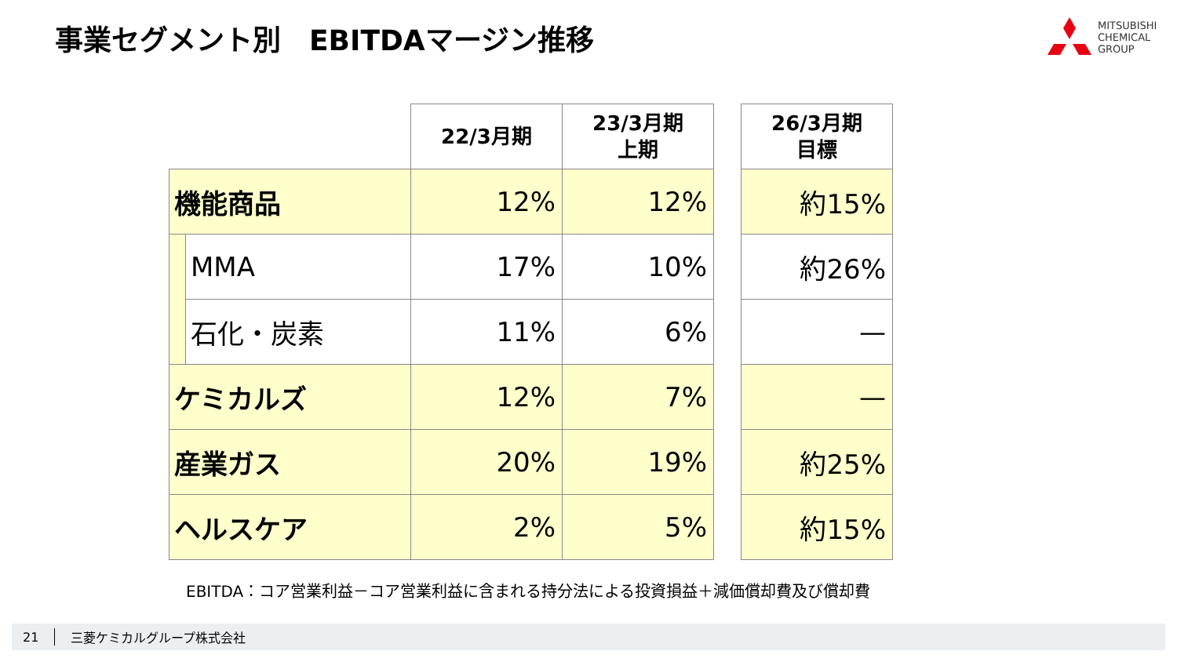事業セグメント別　EBITDAマージン推移
MITSUBISHI
CHEMICAL
GROUP
| | | 22/3月期 | 23/3月期 上期 | | 26/3月期 目標 |
| 機能商品 | | 12% | 12% | | 約15% |
| | MMA | 17% | 10% | | 約26% |
| | 石化・炭素 | 11% | 6% | | — |
| ケミカルズ | | 12% | 7% | | — |
| 産業ガス | | 20% | 19% | | 約25% |
| ヘルスケア | | 2% | 5% | | 約15% |
EBITDA：コア営業利益－コア営業利益に含まれる持分法による投資損益＋減価償却費及び償却費
21 三菱ケミカルグループ株式会社